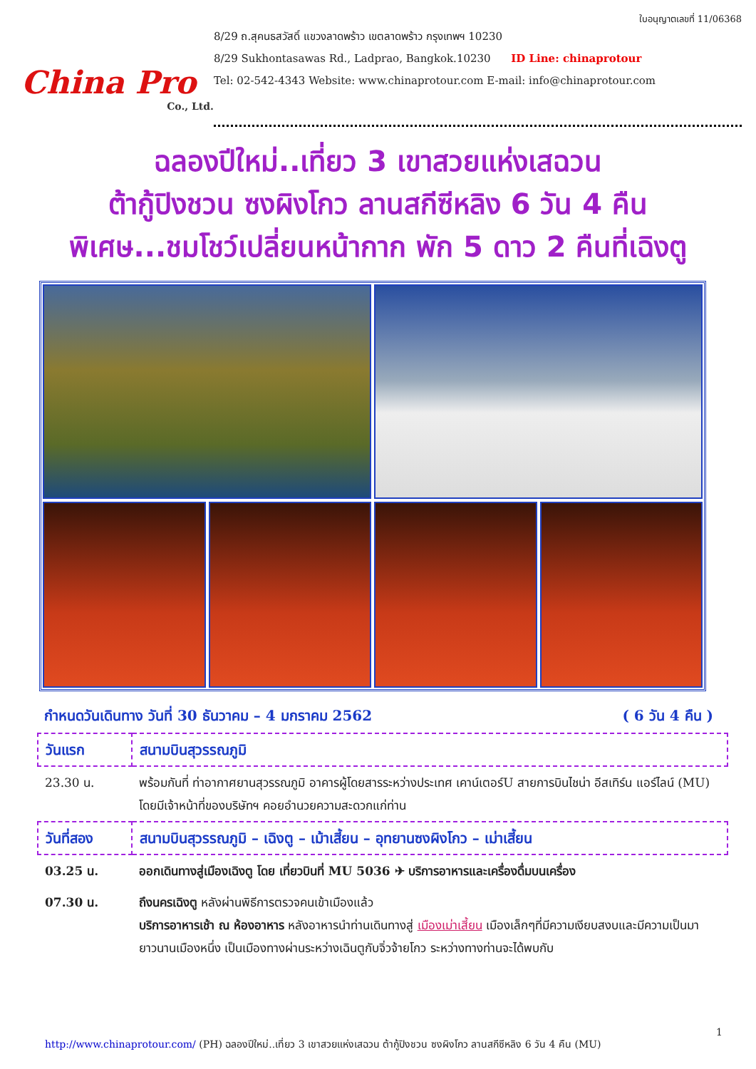China Pro
Co., Ltd.
ใบอนุญาตเลขที่ 11/06368
8/29 ถ.สุคนธสวัสดิ์ แขวงลาดพร้าว เขตลาดพร้าว กรุงเทพฯ 10230
8/29 Sukhontasawas Rd., Ladprao, Bangkok.10230 ID Line: chinaprotour
Tel: 02-542-4343 Website: www.chinaprotour.com E-mail: info@chinaprotour.com
ฉลองปีใหม่..เที่ยว 3 เขาสวยแห่งเสฉวน
ต้ากู้ปิงชวน ซงผิงโกว ลานสกีซีหลิง 6 วัน 4 คืน
พิเศษ...ชมโชว์เปลี่ยนหน้ากาก พัก 5 ดาว 2 คืนที่เฉิงตู
กำหนดวันเดินทาง วันที่ 30 ธันวาคม – 4 มกราคม 2562 ( 6 วัน 4 คืน )
| วันแรก | สนามบินสุวรรณภูมิ |
| 23.30 น. | พร้อมกันที่ ท่าอากาศยานสุวรรณภูมิ อาคารผู้โดยสารระหว่างประเทศ เคาน์เตอร์U สายการบินไชน่า อีสเทิร์น แอร์ไลน์ (MU) โดยมีเจ้าหน้าที่ของบริษัทฯ คอยอำนวยความสะดวกแก่ท่าน |
| วันที่สอง | สนามบินสุวรรณภูมิ – เฉิงตู – เม้าเสี้ยน – อุทยานซงผิงโกว – เม่าเสี้ยน |
| 03.25 น. | ออกเดินทางสู่เมืองเฉิงตู โดย เที่ยวบินที่ MU 5036 ✈ บริการอาหารและเครื่องดื่มบนเครื่อง |
| 07.30 น. | ถึงนครเฉิงตู หลังผ่านพิธีการตรวจคนเข้าเมืองแล้ว บริการอาหารเช้า ณ ห้องอาหาร หลังอาหารนำท่านเดินทางสู่ เมืองเม่าเสี้ยน เมืองเล็กๆที่มีความเงียบสงบและมีความเป็นมายาวนานเมืองหนึ่ง เป็นเมืองทางผ่านระหว่างเฉินตูกับจิ่วจ้ายโกว ระหว่างทางท่านจะได้พบกับ |
1
http://www.chinaprotour.com/ (PH) ฉลองปีใหม่..เที่ยว 3 เขาสวยแห่งเสฉวน ต้ากู้ปิงชวน ซงผิงโกว ลานสกีซีหลิง 6 วัน 4 คืน (MU)